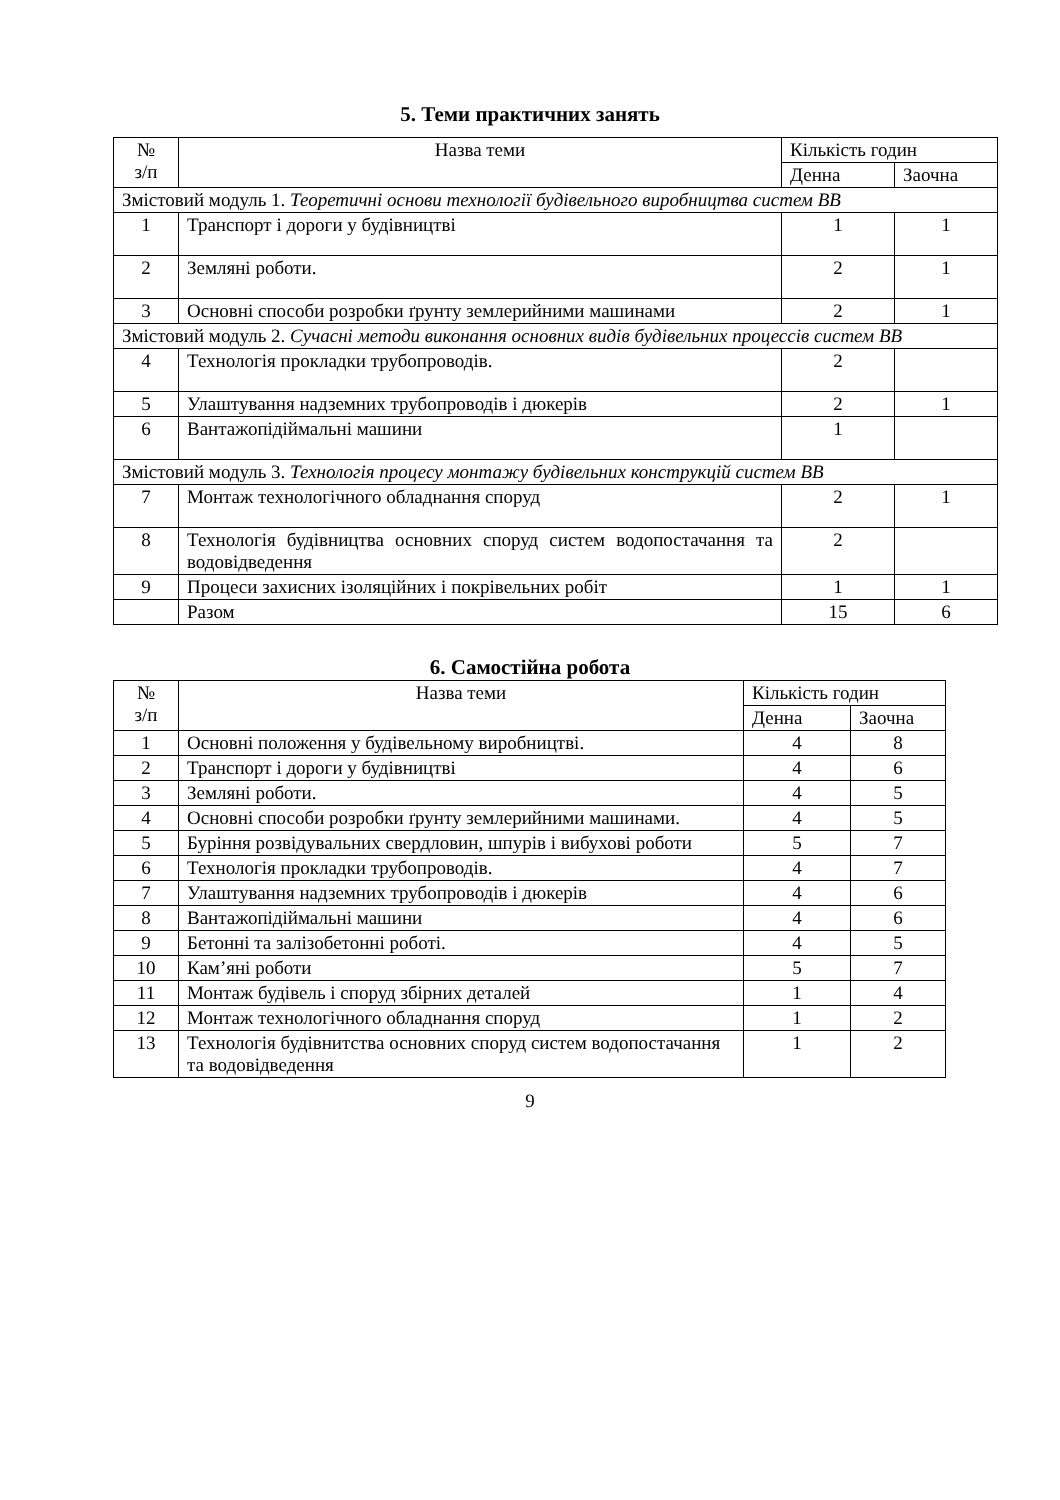5. Теми практичних занять
| № з/п | Назва теми | Кількість годин | |
| --- | --- | --- | --- |
| | | Денна | Заочна |
| Змістовий модуль 1. Теоретичні основи технології будівельного виробництва систем ВВ | | | |
| 1 | Транспорт і дороги у будівництві | 1 | 1 |
| 2 | Земляні роботи. | 2 | 1 |
| 3 | Основні способи розробки ґрунту землерийними машинами | 2 | 1 |
| Змістовий модуль 2. Сучасні методи виконання основних видів будівельних процессів систем ВВ | | | |
| 4 | Технологія прокладки трубопроводів. | 2 | |
| 5 | Улаштування надземних трубопроводів і дюкерів | 2 | 1 |
| 6 | Вантажопідіймальні машини | 1 | |
| Змістовий модуль 3. Технологія процесу монтажу будівельних конструкцій систем ВВ | | | |
| 7 | Монтаж технологічного обладнання споруд | 2 | 1 |
| 8 | Технологія будівництва основних споруд систем водопостачання та водовідведення | 2 | |
| 9 | Процеси захисних ізоляційних і покрівельних робіт | 1 | 1 |
| | Разом | 15 | 6 |
6. Самостійна робота
| № з/п | Назва теми | Кількість годин | |
| --- | --- | --- | --- |
| | | Денна | Заочна |
| 1 | Основні положення у будівельному виробництві. | 4 | 8 |
| 2 | Транспорт і дороги у будівництві | 4 | 6 |
| 3 | Земляні роботи. | 4 | 5 |
| 4 | Основні способи розробки ґрунту землерийними машинами. | 4 | 5 |
| 5 | Буріння розвідувальних свердловин, шпурів і вибухові роботи | 5 | 7 |
| 6 | Технологія прокладки трубопроводів. | 4 | 7 |
| 7 | Улаштування надземних трубопроводів і дюкерів | 4 | 6 |
| 8 | Вантажопідіймальні машини | 4 | 6 |
| 9 | Бетонні та залізобетонні роботі. | 4 | 5 |
| 10 | Кам’яні роботи | 5 | 7 |
| 11 | Монтаж будівель і споруд збірних деталей | 1 | 4 |
| 12 | Монтаж технологічного обладнання споруд | 1 | 2 |
| 13 | Технологія будівнитства основних споруд систем водопостачання та водовідведення | 1 | 2 |
9